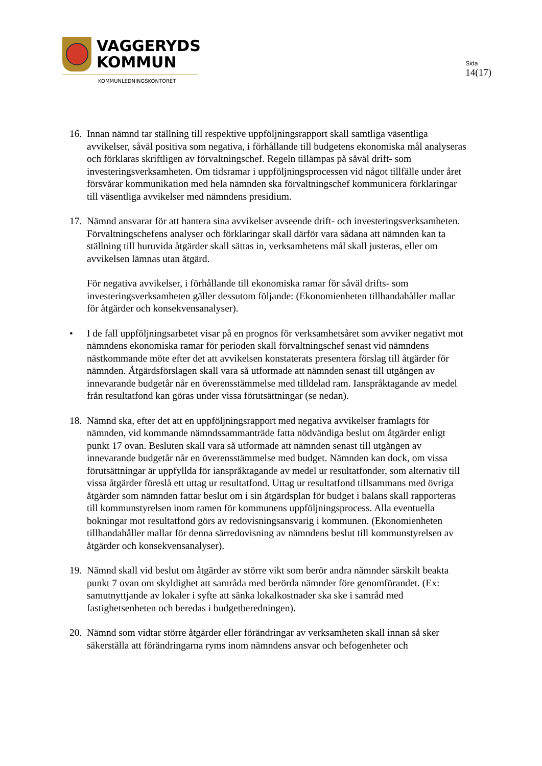VAGGERYDS
KOMMUN
KOMMUNLEDNINGSKONTORET
Sida
14(17)
16.
Innan nämnd tar ställning till respektive uppföljningsrapport skall samtliga väsentliga avvikelser, såväl positiva som negativa, i förhållande till budgetens ekonomiska mål analyseras och förklaras skriftligen av förvaltningschef. Regeln tillämpas på såväl drift- som investeringsverksamheten. Om tidsramar i uppföljningsprocessen vid något tillfälle under året försvårar kommunikation med hela nämnden ska förvaltningschef kommunicera förklaringar till väsentliga avvikelser med nämndens presidium.
17.
Nämnd ansvarar för att hantera sina avvikelser avseende drift- och investeringsverksamheten. Förvaltningschefens analyser och förklaringar skall därför vara sådana att nämnden kan ta ställning till huruvida åtgärder skall sättas in, verksamhetens mål skall justeras, eller om avvikelsen lämnas utan åtgärd.
För negativa avvikelser, i förhållande till ekonomiska ramar för såväl drifts- som investeringsverksamheten gäller dessutom följande: (Ekonomienheten tillhandahåller mallar för åtgärder och konsekvensanalyser).
• I de fall uppföljningsarbetet visar på en prognos för verksamhetsåret som avviker negativt mot nämndens ekonomiska ramar för perioden skall förvaltningschef senast vid nämndens nästkommande möte efter det att avvikelsen konstaterats presentera förslag till åtgärder för nämnden. Åtgärdsförslagen skall vara så utformade att nämnden senast till utgången av innevarande budgetår når en överensstämmelse med tilldelad ram. Ianspråktagande av medel från resultatfond kan göras under vissa förutsättningar (se nedan).
18.
Nämnd ska, efter det att en uppföljningsrapport med negativa avvikelser framlagts för nämnden, vid kommande nämndssammanträde fatta nödvändiga beslut om åtgärder enligt punkt 17 ovan. Besluten skall vara så utformade att nämnden senast till utgången av innevarande budgetår når en överensstämmelse med budget. Nämnden kan dock, om vissa förutsättningar är uppfyllda för ianspråktagande av medel ur resultatfonder, som alternativ till vissa åtgärder föreslå ett uttag ur resultatfond. Uttag ur resultatfond tillsammans med övriga åtgärder som nämnden fattar beslut om i sin åtgärdsplan för budget i balans skall rapporteras till kommunstyrelsen inom ramen för kommunens uppföljningsprocess. Alla eventuella bokningar mot resultatfond görs av redovisningsansvarig i kommunen. (Ekonomienheten tillhandahåller mallar för denna särredovisning av nämndens beslut till kommunstyrelsen av åtgärder och konsekvensanalyser).
19.
Nämnd skall vid beslut om åtgärder av större vikt som berör andra nämnder särskilt beakta punkt 7 ovan om skyldighet att samråda med berörda nämnder före genomförandet. (Ex: samutnyttjande av lokaler i syfte att sänka lokalkostnader ska ske i samråd med fastighetsenheten och beredas i budgetberedningen).
20.
Nämnd som vidtar större åtgärder eller förändringar av verksamheten skall innan så sker säkerställa att förändringarna ryms inom nämndens ansvar och befogenheter och